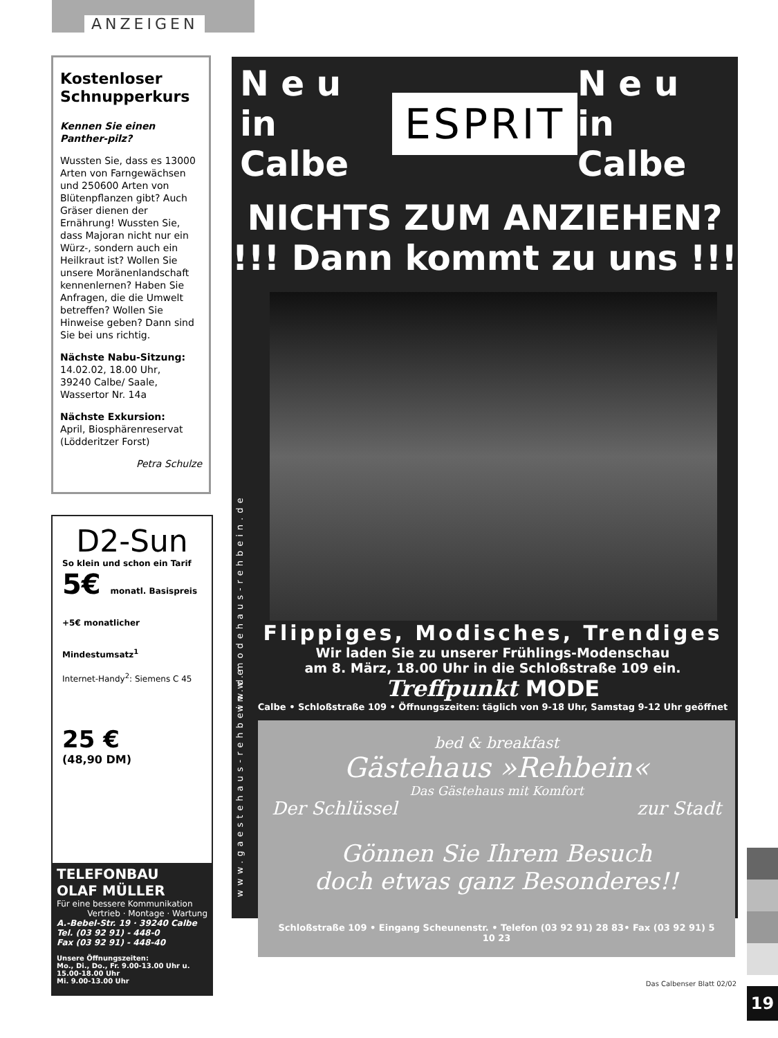ANZEIGEN
Kostenloser Schnupperkurs
Kennen Sie einen Panther-pilz?
Wussten Sie, dass es 13000 Arten von Farngewächsen und 250600 Arten von Blütenpflanzen gibt? Auch Gräser dienen der Ernährung! Wussten Sie, dass Majoran nicht nur ein Würz-, sondern auch ein Heilkraut ist? Wollen Sie unsere Moränenlandschaft kennenlernen? Haben Sie Anfragen, die die Umwelt betreffen? Wollen Sie Hinweise geben? Dann sind Sie bei uns richtig.
Nächste Nabu-Sitzung:
14.02.02, 18.00 Uhr,
39240 Calbe/ Saale,
Wassertor Nr. 14a
Nächste Exkursion:
April, Biosphärenreservat (Lödderitzer Forst)
Petra Schulze
D2-Sun
So klein und schon ein Tarif
5€ monatl. Basispreis +5€ monatlicher Mindestumsatz<sup>1</sup>
Internet-Handy<sup>2</sup>: Siemens C 45
25 €
(48,90 DM)
TELEFONBAU
OLAF MÜLLER
Für eine bessere Kommunikation
Vertrieb · Montage · Wartung
A.-Bebel-Str. 19 · 39240 Calbe
Tel. (03 92 91) - 448-0
Fax (03 92 91) - 448-40
Unsere Öffnungszeiten:
Mo., Di., Do., Fr. 9.00-13.00 Uhr u. 15.00-18.00 Uhr
Mi. 9.00-13.00 Uhr
N e u
in Calbe
ESPRIT
N e u
in Calbe
NICHTS ZUM ANZIEHEN?
!!! Dann kommt zu uns !!!
www.modehaus-rehbein.de
Flippiges, Modisches, Trendiges
Wir laden Sie zu unserer Frühlings-Modenschau
am 8. März, 18.00 Uhr in die Schloßstraße 109 ein.
Treffpunkt MODE
Calbe • Schloßstraße 109 • Öffnungszeiten: täglich von 9-18 Uhr, Samstag 9-12 Uhr geöffnet
www.gaestehaus-rehbein.de
bed & breakfast
Gästehaus »Rehbein«
Das Gästehaus mit Komfort
Der Schlüssel zur Stadt
Gönnen Sie Ihrem Besuch
doch etwas ganz Besonderes!!
Schloßstraße 109 • Eingang Scheunenstr. • Telefon (03 92 91) 28 83• Fax (03 92 91) 5 10 23
Das Calbenser Blatt 02/02
19